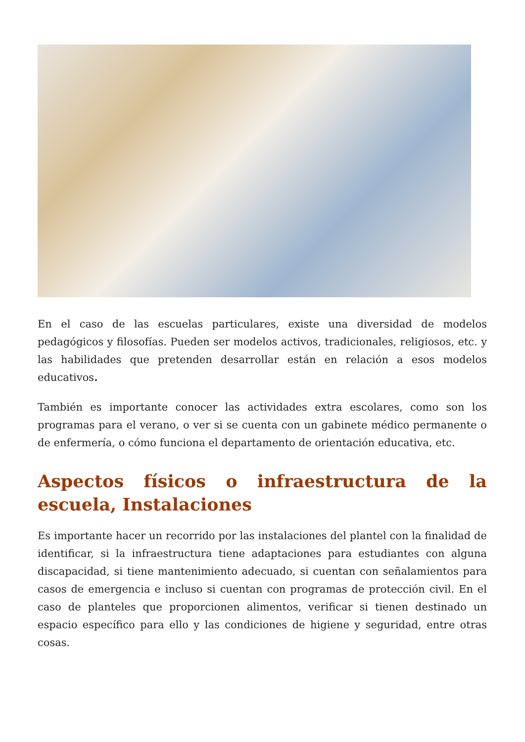En el caso de las escuelas particulares, existe una diversidad de modelos pedagógicos y filosofías. Pueden ser modelos activos, tradicionales, religiosos, etc. y las habilidades que pretenden desarrollar están en relación a esos modelos educativos.
También es importante conocer las actividades extra escolares, como son los programas para el verano, o ver si se cuenta con un gabinete médico permanente o de enfermería, o cómo funciona el departamento de orientación educativa, etc.
Aspectos físicos o infraestructura de la escuela, Instalaciones
Es importante hacer un recorrido por las instalaciones del plantel con la finalidad de identificar, si la infraestructura tiene adaptaciones para estudiantes con alguna discapacidad, si tiene mantenimiento adecuado, si cuentan con señalamientos para casos de emergencia e incluso si cuentan con programas de protección civil. En el caso de planteles que proporcionen alimentos, verificar si tienen destinado un espacio específico para ello y las condiciones de higiene y seguridad, entre otras cosas.